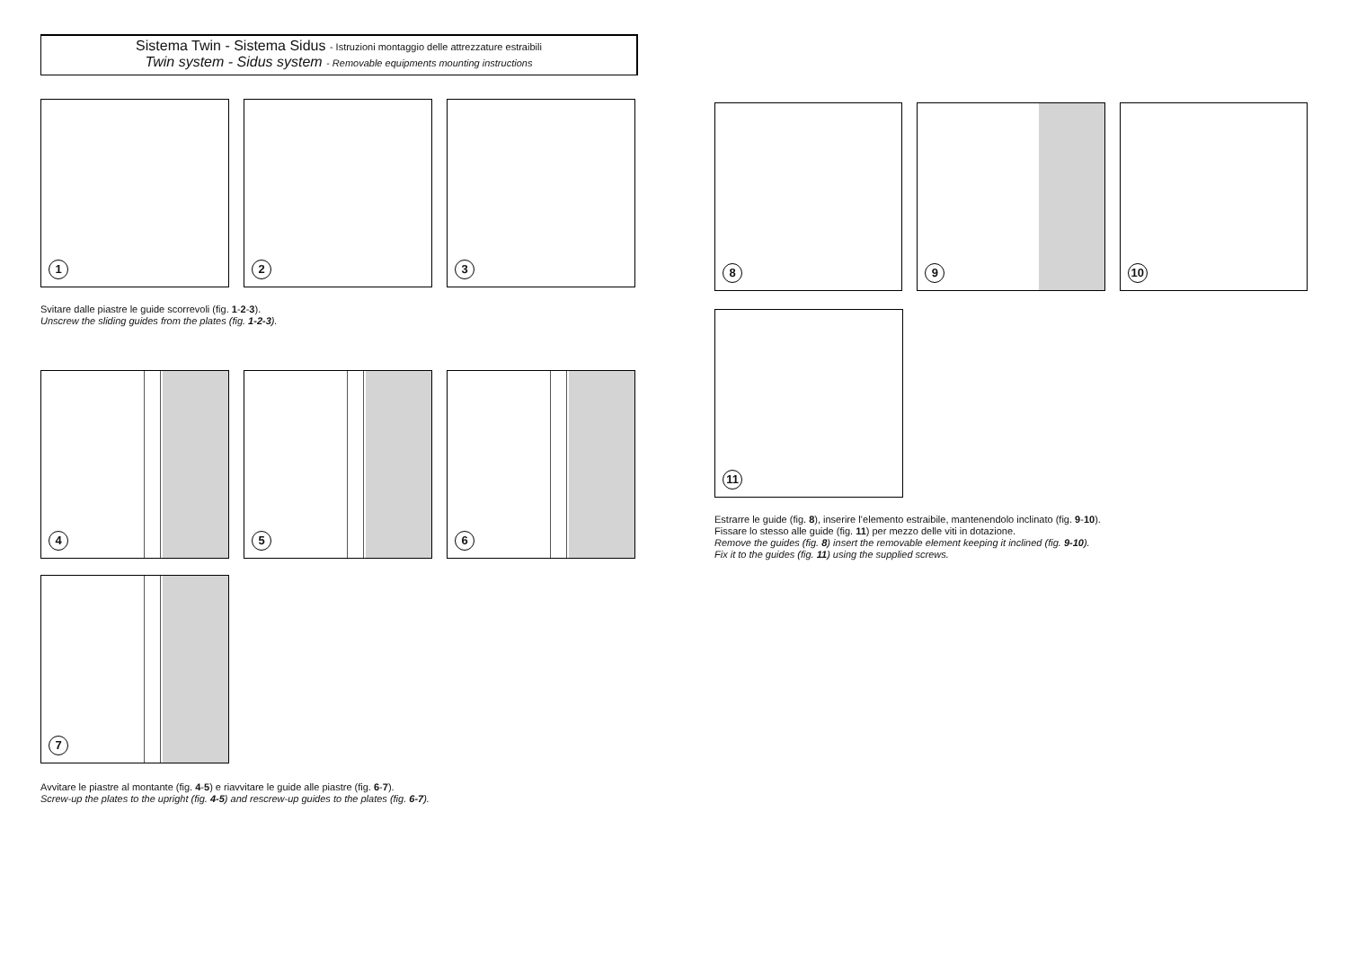Sistema Twin - Sistema Sidus - Istruzioni montaggio delle attrezzature estraibili
Twin system - Sidus system - Removable equipments mounting instructions
1
2
3
Svitare dalle piastre le guide scorrevoli (fig. 1-2-3).
Unscrew the sliding guides from the plates (fig. 1-2-3).
4
5
6
7
Avvitare le piastre al montante (fig. 4-5) e riavvitare le guide alle piastre (fig. 6-7).
Screw-up the plates to the upright (fig. 4-5) and rescrew-up guides to the plates (fig. 6-7).
8
9
10
11
Estrarre le guide (fig. 8), inserire l’elemento estraibile, mantenendolo inclinato (fig. 9-10).
Fissare lo stesso alle guide (fig. 11) per mezzo delle viti in dotazione.
Remove the guides (fig. 8) insert the removable element keeping it inclined (fig. 9-10).
Fix it to the guides (fig. 11) using the supplied screws.